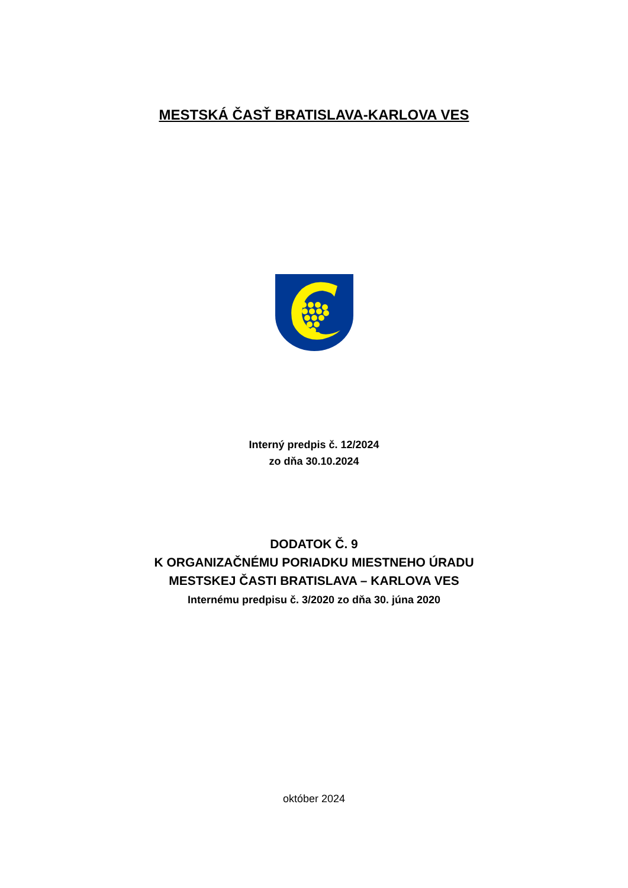MESTSKÁ ČASŤ BRATISLAVA-KARLOVA VES
Interný predpis č. 12/2024
zo dňa 30.10.2024
DODATOK Č. 9
K ORGANIZAČNÉMU PORIADKU MIESTNEHO ÚRADU
MESTSKEJ ČASTI BRATISLAVA – KARLOVA VES
Internému predpisu č. 3/2020 zo dňa 30. júna 2020
október 2024